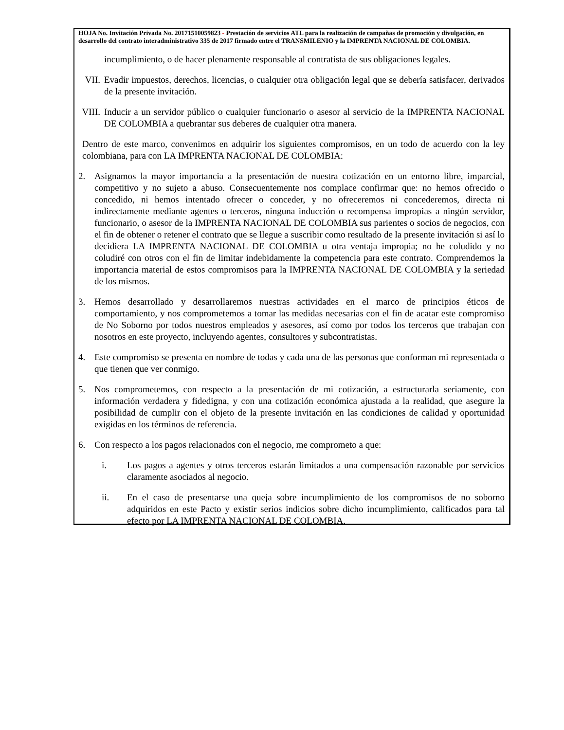HOJA No. Invitación Privada No. 20171510059823 - Prestación de servicios ATL para la realización de campañas de promoción y divulgación, en desarrollo del contrato interadministrativo 335 de 2017 firmado entre el TRANSMILENIO y la IMPRENTA NACIONAL DE COLOMBIA.
incumplimiento, o de hacer plenamente responsable al contratista de sus obligaciones legales.
VII. Evadir impuestos, derechos, licencias, o cualquier otra obligación legal que se debería satisfacer, derivados de la presente invitación.
VIII. Inducir a un servidor público o cualquier funcionario o asesor al servicio de la IMPRENTA NACIONAL DE COLOMBIA a quebrantar sus deberes de cualquier otra manera.
Dentro de este marco, convenimos en adquirir los siguientes compromisos, en un todo de acuerdo con la ley colombiana, para con LA IMPRENTA NACIONAL DE COLOMBIA:
2. Asignamos la mayor importancia a la presentación de nuestra cotización en un entorno libre, imparcial, competitivo y no sujeto a abuso. Consecuentemente nos complace confirmar que: no hemos ofrecido o concedido, ni hemos intentado ofrecer o conceder, y no ofreceremos ni concederemos, directa ni indirectamente mediante agentes o terceros, ninguna inducción o recompensa impropias a ningún servidor, funcionario, o asesor de la IMPRENTA NACIONAL DE COLOMBIA sus parientes o socios de negocios, con el fin de obtener o retener el contrato que se llegue a suscribir como resultado de la presente invitación si así lo decidiera LA IMPRENTA NACIONAL DE COLOMBIA u otra ventaja impropia; no he coludido y no coludiré con otros con el fin de limitar indebidamente la competencia para este contrato. Comprendemos la importancia material de estos compromisos para la IMPRENTA NACIONAL DE COLOMBIA y la seriedad de los mismos.
3. Hemos desarrollado y desarrollaremos nuestras actividades en el marco de principios éticos de comportamiento, y nos comprometemos a tomar las medidas necesarias con el fin de acatar este compromiso de No Soborno por todos nuestros empleados y asesores, así como por todos los terceros que trabajan con nosotros en este proyecto, incluyendo agentes, consultores y subcontratistas.
4. Este compromiso se presenta en nombre de todas y cada una de las personas que conforman mi representada o que tienen que ver conmigo.
5. Nos comprometemos, con respecto a la presentación de mi cotización, a estructurarla seriamente, con información verdadera y fidedigna, y con una cotización económica ajustada a la realidad, que asegure la posibilidad de cumplir con el objeto de la presente invitación en las condiciones de calidad y oportunidad exigidas en los términos de referencia.
6. Con respecto a los pagos relacionados con el negocio, me comprometo a que:
i. Los pagos a agentes y otros terceros estarán limitados a una compensación razonable por servicios claramente asociados al negocio.
ii. En el caso de presentarse una queja sobre incumplimiento de los compromisos de no soborno adquiridos en este Pacto y existir serios indicios sobre dicho incumplimiento, calificados para tal efecto por LA IMPRENTA NACIONAL DE COLOMBIA,